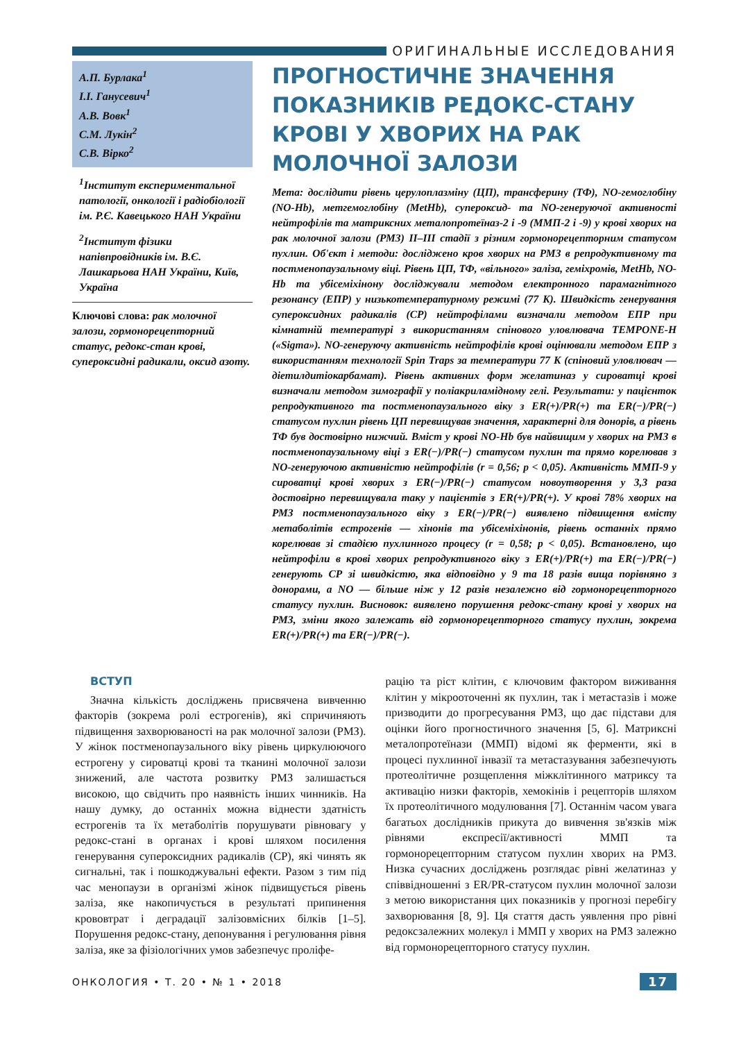ОРИГИНАЛЬНЫЕ ИССЛЕДОВАНИЯ
А.П. Бурлака<sup>1</sup>
І.І. Ганусевич<sup>1</sup>
А.В. Вовк<sup>1</sup>
С.М. Лукін<sup>2</sup>
С.В. Вірко<sup>2</sup>
<sup>1</sup> Інститут експериментальної патології, онкології і радіобіології ім. Р.Є. Кавецького НАН України
<sup>2</sup> Інститут фізики напівпровідників ім. В.Є. Лашкарьова НАН України, Київ, Україна
Ключові слова: рак молочної залози, гормонорецепторний статус, редокс-стан крові, супероксидні радикали, оксид азоту.
ПРОГНОСТИЧНЕ ЗНАЧЕННЯ ПОКАЗНИКІВ РЕДОКС-СТАНУ КРОВІ У ХВОРИХ НА РАК МОЛОЧНОЇ ЗАЛОЗИ
Мета: дослідити рівень церулоплазміну (ЦП), трансферину (ТФ), NO-гемоглобіну (NO-Hb), метгемоглобіну (MetHb), супероксид- та NO-генеруючої активності нейтрофілів та матриксних металопротеїназ-2 і -9 (ММП-2 і -9) у крові хворих на рак молочної залози (РМЗ) II–III стадії з різним гормонорецепторним статусом пухлин. Об'єкт і методи: досліджено кров хворих на РМЗ в репродуктивному та постменопаузальному віці. Рівень ЦП, ТФ, «вільного» заліза, геміхромів, MetHb, NO-Hb та убісеміхінону досліджували методом електронного парамагнітного резонансу (ЕПР) у низькотемпературному режимі (77 K). Швидкість генерування супероксидних радикалів (СР) нейтрофілами визначали методом ЕПР при кімнатній температурі з використанням спінового уловлювача TEMPONE-H («Sigma»). NO-генеруючу активність нейтрофілів крові оцінювали методом ЕПР з використанням технології Spin Traps за температури 77 K (спіновий уловлювач — діетилдитіокарбамат). Рівень активних форм желатиназ у сироватці крові визначали методом зимографії у поліакриламідному гелі. Результати: у пацієнток репродуктивного та постменопаузального віку з ER(+)/PR(+) та ER(−)/PR(−) статусом пухлин рівень ЦП перевищував значення, характерні для донорів, а рівень ТФ був достовірно нижчий. Вміст у крові NO-Hb був найвищим у хворих на РМЗ в постменопаузальному віці з ER(−)/PR(−) статусом пухлин та прямо корелював з NO-генеруючою активністю нейтрофілів (r = 0,56; p < 0,05). Активність ММП-9 у сироватці крові хворих з ER(−)/PR(−) статусом новоутворення у 3,3 раза достовірно перевищувала таку у пацієнтів з ER(+)/PR(+). У крові 78% хворих на РМЗ постменопаузального віку з ER(−)/PR(−) виявлено підвищення вмісту метаболітів естрогенів — хінонів та убісеміхінонів, рівень останніх прямо корелював зі стадією пухлинного процесу (r = 0,58; p < 0,05). Встановлено, що нейтрофіли в крові хворих репродуктивного віку з ER(+)/PR(+) та ER(−)/PR(−) генерують СР зі швидкістю, яка відповідно у 9 та 18 разів вища порівняно з донорами, а NO — більше ніж у 12 разів незалежно від гормонорецепторного статусу пухлин. Висновок: виявлено порушення редокс-стану крові у хворих на РМЗ, зміни якого залежать від гормонорецепторного статусу пухлин, зокрема ER(+)/PR(+) та ER(−)/PR(−).
ВСТУП
Значна кількість досліджень присвячена вивченню факторів (зокрема ролі естрогенів), які спричиняють підвищення захворюваності на рак молочної залози (РМЗ). У жінок постменопаузального віку рівень циркулюючого естрогену у сироватці крові та тканині молочної залози знижений, але частота розвитку РМЗ залишається високою, що свідчить про наявність інших чинників. На нашу думку, до останніх можна віднести здатність естрогенів та їх метаболітів порушувати рівновагу у редокс-стані в органах і крові шляхом посилення генерування супероксидних радикалів (СР), які чинять як сигнальні, так і пошкоджувальні ефекти. Разом з тим під час менопаузи в організмі жінок підвищується рівень заліза, яке накопичується в результаті припинення крововтрат і деградації залізовмісних білків [1–5]. Порушення редокс-стану, депонування і регулювання рівня заліза, яке за фізіологічних умов забезпечує проліфе-
рацію та ріст клітин, є ключовим фактором виживання клітин у мікрооточенні як пухлин, так і метастазів і може призводити до прогресування РМЗ, що дає підстави для оцінки його прогностичного значення [5, 6]. Матриксні металопротеїнази (ММП) відомі як ферменти, які в процесі пухлинної інвазії та метастазування забезпечують протеолітичне розщеплення міжклітинного матриксу та активацію низки факторів, хемокінів і рецепторів шляхом їх протеолітичного модулювання [7]. Останнім часом увага багатьох дослідників прикута до вивчення зв'язків між рівнями експресії/активності ММП та гормонорецепторним статусом пухлин хворих на РМЗ. Низка сучасних досліджень розглядає рівні желатиназ у співвідношенні з ER/PR-статусом пухлин молочної залози з метою використання цих показників у прогнозі перебігу захворювання [8, 9]. Ця стаття дасть уявлення про рівні редоксзалежних молекул і ММП у хворих на РМЗ залежно від гормонорецепторного статусу пухлин.
ОНКОЛОГИЯ • Т. 20 • № 1 • 2018 17